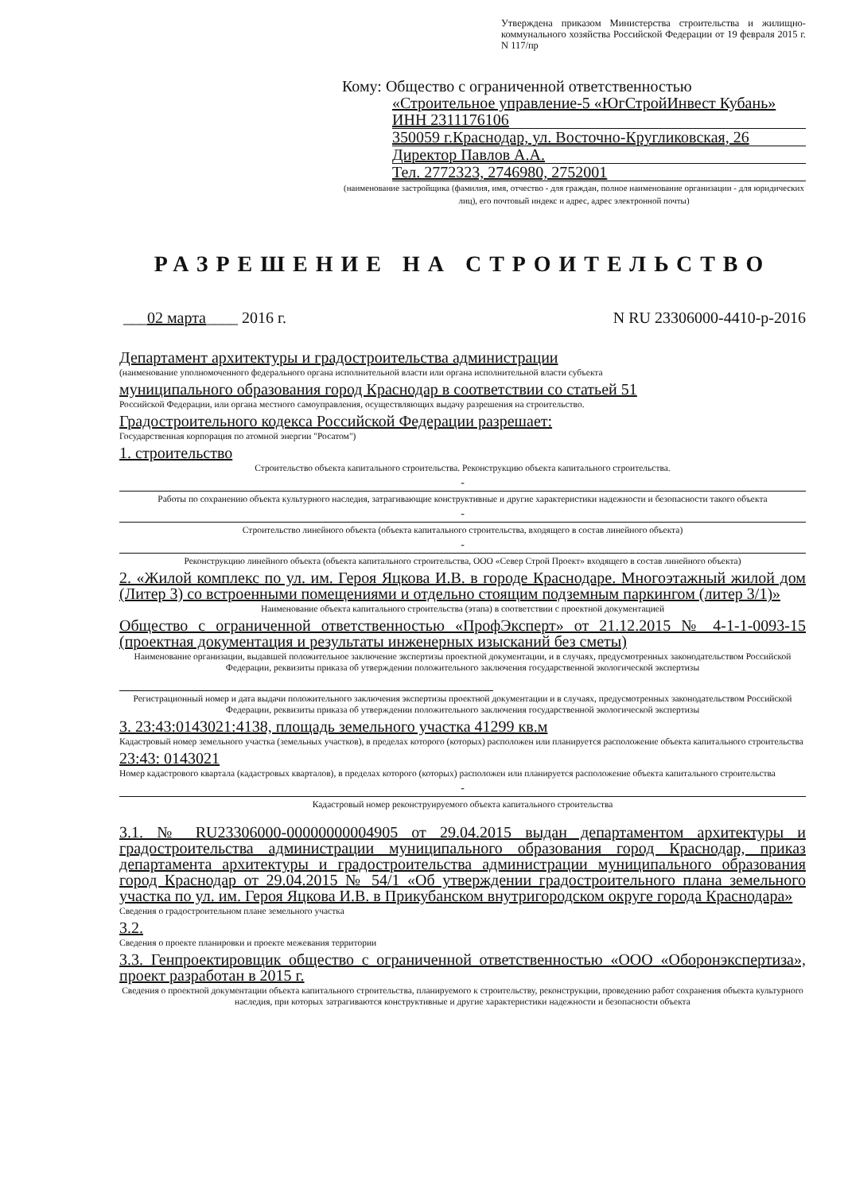Утверждена приказом Министерства строительства и жилищно-коммунального хозяйства Российской Федерации от 19 февраля 2015 г. N 117/пр
Кому: Общество с ограниченной ответственностью
«Строительное управление-5 «ЮгСтройИнвест Кубань» ИНН 2311176106
350059 г.Краснодар, ул. Восточно-Кругликовская, 26
Директор Павлов А.А.
Тел. 2772323, 2746980, 2752001
(наименование застройщика (фамилия, имя, отчество - для граждан, полное наименование организации - для юридических лиц), его почтовый индекс и адрес, адрес электронной почты)
РАЗРЕШЕНИЕ НА СТРОИТЕЛЬСТВО
___02 марта____ 2016 г. N RU 23306000-4410-р-2016
Департамент архитектуры и градостроительства администрации
(наименование уполномоченного федерального органа исполнительной власти или органа исполнительной власти субъекта
муниципального образования город Краснодар в соответствии со статьей 51
Российской Федерации, или органа местного самоуправления, осуществляющих выдачу разрешения на строительство.
Градостроительного кодекса Российской Федерации разрешает:
Государственная корпорация по атомной энергии "Росатом")
1. строительство
Строительство объекта капитального строительства. Реконструкцию объекта капитального строительства.
-
Работы по сохранению объекта культурного наследия, затрагивающие конструктивные и другие характеристики надежности и безопасности такого объекта
-
Строительство линейного объекта (объекта капитального строительства, входящего в состав линейного объекта)
-
Реконструкцию линейного объекта (объекта капитального строительства, ООО «Север Строй Проект» входящего в состав линейного объекта)
2. «Жилой комплекс по ул. им. Героя Яцкова И.В. в городе Краснодаре. Многоэтажный жилой дом (Литер 3) со встроенными помещениями и отдельно стоящим подземным паркингом (литер 3/1)»
Наименование объекта капитального строительства (этапа) в соответствии с проектной документацией
Общество с ограниченной ответственностью «ПрофЭксперт» от 21.12.2015 № 4-1-1-0093-15 (проектная документация и результаты инженерных изысканий без сметы)
Наименование организации, выдавшей положительное заключение экспертизы проектной документации, и в случаях, предусмотренных законодательством Российской Федерации, реквизиты приказа об утверждении положительного заключения государственной экологической экспертизы
Регистрационный номер и дата выдачи положительного заключения экспертизы проектной документации и в случаях, предусмотренных законодательством Российской Федерации, реквизиты приказа об утверждении положительного заключения государственной экологической экспертизы
3. 23:43:0143021:4138, площадь земельного участка 41299 кв.м
Кадастровый номер земельного участка (земельных участков), в пределах которого (которых) расположен или планируется расположение объекта капитального строительства
23:43: 0143021
Номер кадастрового квартала (кадастровых кварталов), в пределах которого (которых) расположен или планируется расположение объекта капитального строительства
-
Кадастровый номер реконструируемого объекта капитального строительства
3.1. № RU23306000-00000000004905 от 29.04.2015 выдан департаментом архитектуры и градостроительства администрации муниципального образования город Краснодар, приказ департамента архитектуры и градостроительства администрации муниципального образования город Краснодар от 29.04.2015 № 54/1 «Об утверждении градостроительного плана земельного участка по ул. им. Героя Яцкова И.В. в Прикубанском внутригородском округе города Краснодара»
Сведения о градостроительном плане земельного участка
3.2.
Сведения о проекте планировки и проекте межевания территории
3.3. Генпроектировщик общество с ограниченной ответственностью «ООО «Оборонэкспертиза», проект разработан в 2015 г.
Сведения о проектной документации объекта капитального строительства, планируемого к строительству, реконструкции, проведению работ сохранения объекта культурного наследия, при которых затрагиваются конструктивные и другие характеристики надежности и безопасности объекта